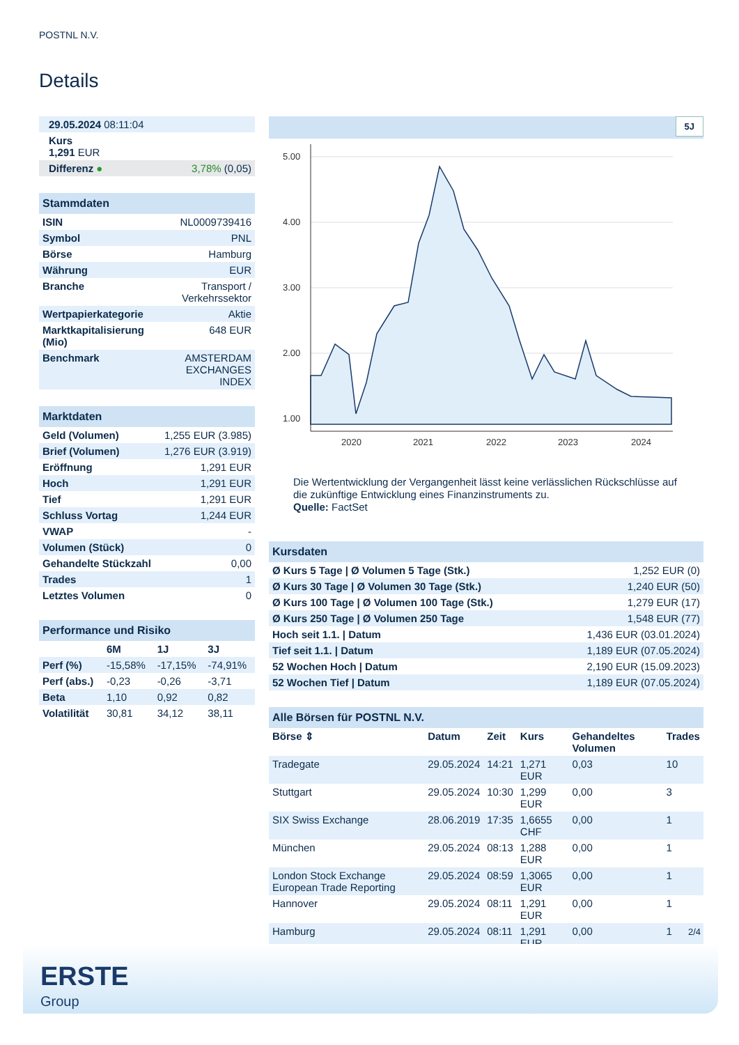POSTNL N.V.
Details
| 29.05.2024 08:11:04 | |
| Kurs 1,291 EUR | |
| Differenz ● | 3,78% (0,05) |
| Stammdaten | |
| ISIN | NL0009739416 |
| Symbol | PNL |
| Börse | Hamburg |
| Währung | EUR |
| Branche | Transport / Verkehrssektor |
| Wertpapierkategorie | Aktie |
| Marktkapitalisierung (Mio) | 648 EUR |
| Benchmark | AMSTERDAM EXCHANGES INDEX |
| Marktdaten | |
| Geld (Volumen) | 1,255 EUR (3.985) |
| Brief (Volumen) | 1,276 EUR (3.919) |
| Eröffnung | 1,291 EUR |
| Hoch | 1,291 EUR |
| Tief | 1,291 EUR |
| Schluss Vortag | 1,244 EUR |
| VWAP | - |
| Volumen (Stück) | 0 |
| Gehandelte Stückzahl | 0,00 |
| Trades | 1 |
| Letztes Volumen | 0 |
| Performance und Risiko | | | |
| | 6M | 1J | 3J |
| Perf (%) | -15,58% | -17,15% | -74,91% |
| Perf (abs.) | -0,23 | -0,26 | -3,71 |
| Beta | 1,10 | 0,92 | 0,82 |
| Volatilität | 30,81 | 34,12 | 38,11 |
5J
5.00
4.00
3.00
2.00
1.00
2020
2021
2022
2023
2024
Die Wertentwicklung der Vergangenheit lässt keine verlässlichen Rückschlüsse auf die zukünftige Entwicklung eines Finanzinstruments zu.
Quelle: FactSet
| Kursdaten | |
| Ø Kurs 5 Tage / Ø Volumen 5 Tage (Stk.) | 1,252 EUR (0) |
| Ø Kurs 30 Tage / Ø Volumen 30 Tage (Stk.) | 1,240 EUR (50) |
| Ø Kurs 100 Tage / Ø Volumen 100 Tage (Stk.) | 1,279 EUR (17) |
| Ø Kurs 250 Tage / Ø Volumen 250 Tage | 1,548 EUR (77) |
| Hoch seit 1.1. / Datum | 1,436 EUR (03.01.2024) |
| Tief seit 1.1. / Datum | 1,189 EUR (07.05.2024) |
| 52 Wochen Hoch / Datum | 2,190 EUR (15.09.2023) |
| 52 Wochen Tief / Datum | 1,189 EUR (07.05.2024) |
| Alle Börsen für POSTNL N.V. | | | | | |
| Börse ⇕ | Datum | Zeit | Kurs | Gehandeltes Volumen | Trades |
| Tradegate | 29.05.2024 | 14:21 | 1,271 EUR | 0,03 | 10 |
| Stuttgart | 29.05.2024 | 10:30 | 1,299 EUR | 0,00 | 3 |
| SIX Swiss Exchange | 28.06.2019 | 17:35 | 1,6655 CHF | 0,00 | 1 |
| München | 29.05.2024 | 08:13 | 1,288 EUR | 0,00 | 1 |
| London Stock Exchange European Trade Reporting | 29.05.2024 | 08:59 | 1,3065 EUR | 0,00 | 1 |
| Hannover | 29.05.2024 | 08:11 | 1,291 EUR | 0,00 | 1 |
| Hamburg | 29.05.2024 | 08:11 | 1,291 EUR | 0,00 | 1 |
2/4
ERSTE
Group